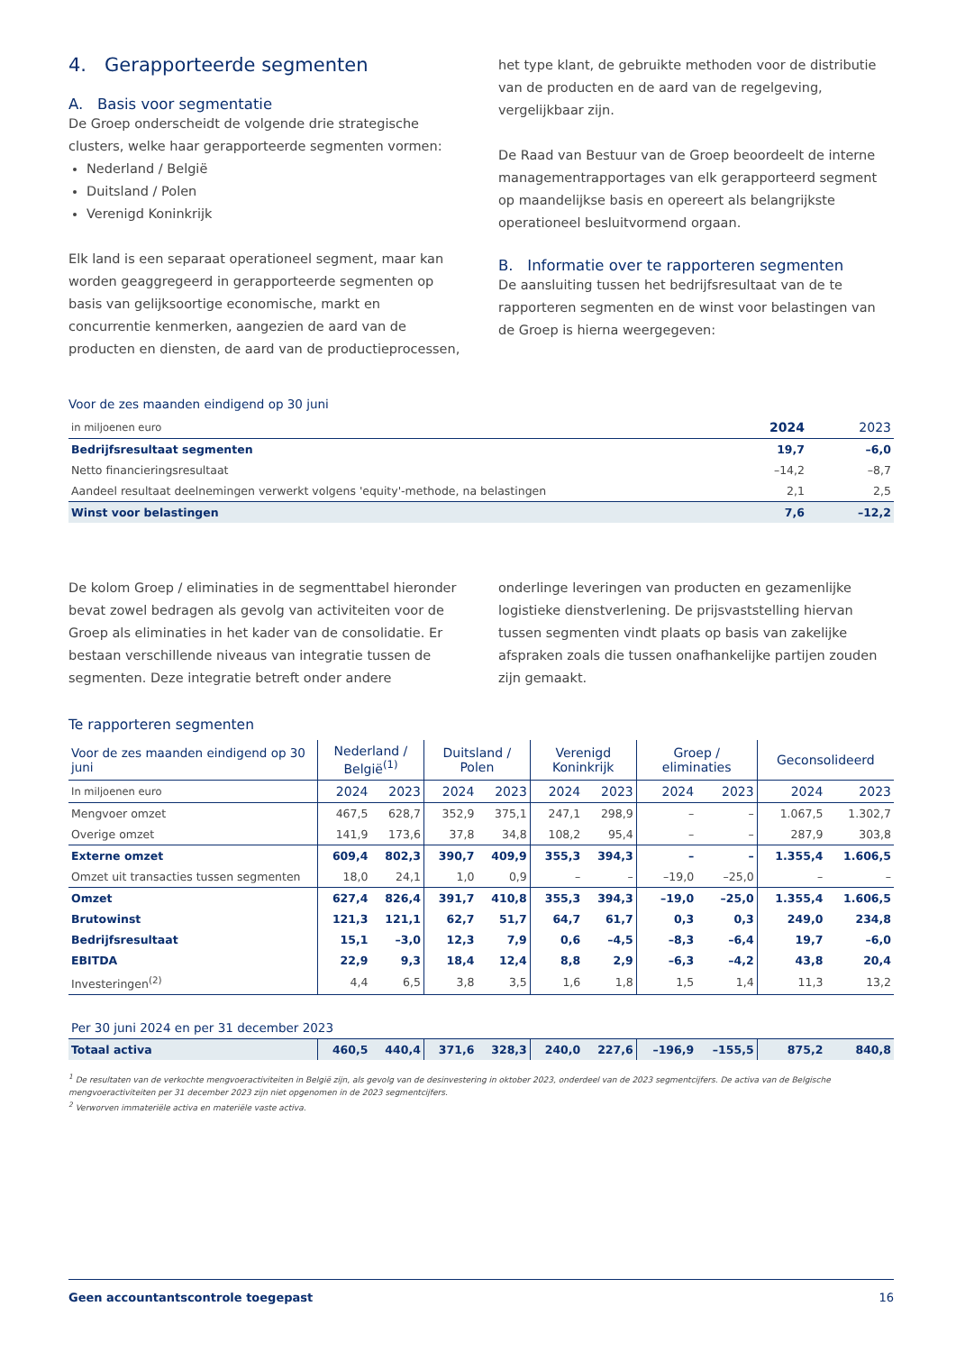4. Gerapporteerde segmenten
A. Basis voor segmentatie
De Groep onderscheidt de volgende drie strategische clusters, welke haar gerapporteerde segmenten vormen:
Nederland / België
Duitsland / Polen
Verenigd Koninkrijk
Elk land is een separaat operationeel segment, maar kan worden geaggregeerd in gerapporteerde segmenten op basis van gelijksoortige economische, markt en concurrentie kenmerken, aangezien de aard van de producten en diensten, de aard van de productieprocessen,
het type klant, de gebruikte methoden voor de distributie van de producten en de aard van de regelgeving, vergelijkbaar zijn.
De Raad van Bestuur van de Groep beoordeelt de interne managementrapportages van elk gerapporteerd segment op maandelijkse basis en opereert als belangrijkste operationeel besluitvormend orgaan.
B. Informatie over te rapporteren segmenten
De aansluiting tussen het bedrijfsresultaat van de te rapporteren segmenten en de winst voor belastingen van de Groep is hierna weergegeven:
Voor de zes maanden eindigend op 30 juni
| in miljoenen euro | 2024 | 2023 |
| Bedrijfsresultaat segmenten | 19,7 | –6,0 |
| Netto financieringsresultaat | –14,2 | –8,7 |
| Aandeel resultaat deelnemingen verwerkt volgens 'equity'-methode, na belastingen | 2,1 | 2,5 |
| Winst voor belastingen | 7,6 | –12,2 |
De kolom Groep / eliminaties in de segmenttabel hieronder bevat zowel bedragen als gevolg van activiteiten voor de Groep als eliminaties in het kader van de consolidatie. Er bestaan verschillende niveaus van integratie tussen de segmenten. Deze integratie betreft onder andere
onderlinge leveringen van producten en gezamenlijke logistieke dienstverlening. De prijsvaststelling hiervan tussen segmenten vindt plaats op basis van zakelijke afspraken zoals die tussen onafhankelijke partijen zouden zijn gemaakt.
Te rapporteren segmenten
| Voor de zes maanden eindigend op 30 juni | Nederland / België<sup>(1)</sup> | | Duitsland / Polen | | Verenigd Koninkrijk | | Groep / eliminaties | | Geconsolideerd | |
| In miljoenen euro | 2024 | 2023 | 2024 | 2023 | 2024 | 2023 | 2024 | 2023 | 2024 | 2023 |
| Mengvoer omzet | 467,5 | 628,7 | 352,9 | 375,1 | 247,1 | 298,9 | – | – | 1.067,5 | 1.302,7 |
| Overige omzet | 141,9 | 173,6 | 37,8 | 34,8 | 108,2 | 95,4 | – | – | 287,9 | 303,8 |
| Externe omzet | 609,4 | 802,3 | 390,7 | 409,9 | 355,3 | 394,3 | – | – | 1.355,4 | 1.606,5 |
| Omzet uit transacties tussen segmenten | 18,0 | 24,1 | 1,0 | 0,9 | – | – | –19,0 | –25,0 | – | – |
| Omzet | 627,4 | 826,4 | 391,7 | 410,8 | 355,3 | 394,3 | –19,0 | –25,0 | 1.355,4 | 1.606,5 |
| Brutowinst | 121,3 | 121,1 | 62,7 | 51,7 | 64,7 | 61,7 | 0,3 | 0,3 | 249,0 | 234,8 |
| Bedrijfsresultaat | 15,1 | –3,0 | 12,3 | 7,9 | 0,6 | –4,5 | –8,3 | –6,4 | 19,7 | –6,0 |
| EBITDA | 22,9 | 9,3 | 18,4 | 12,4 | 8,8 | 2,9 | –6,3 | –4,2 | 43,8 | 20,4 |
| Investeringen<sup>(2)</sup> | 4,4 | 6,5 | 3,8 | 3,5 | 1,6 | 1,8 | 1,5 | 1,4 | 11,3 | 13,2 |
| Per 30 juni 2024 en per 31 december 2023 | | | | | | | | | | |
| Totaal activa | 460,5 | 440,4 | 371,6 | 328,3 | 240,0 | 227,6 | –196,9 | –155,5 | 875,2 | 840,8 |
<sup>1</sup> De resultaten van de verkochte mengvoeractiviteiten in België zijn, als gevolg van de desinvestering in oktober 2023, onderdeel van de 2023 segmentcijfers. De activa van de Belgische mengvoeractiviteiten per 31 december 2023 zijn niet opgenomen in de 2023 segmentcijfers.
<sup>2</sup> Verworven immateriële activa en materiële vaste activa.
Geen accountantscontrole toegepast 16